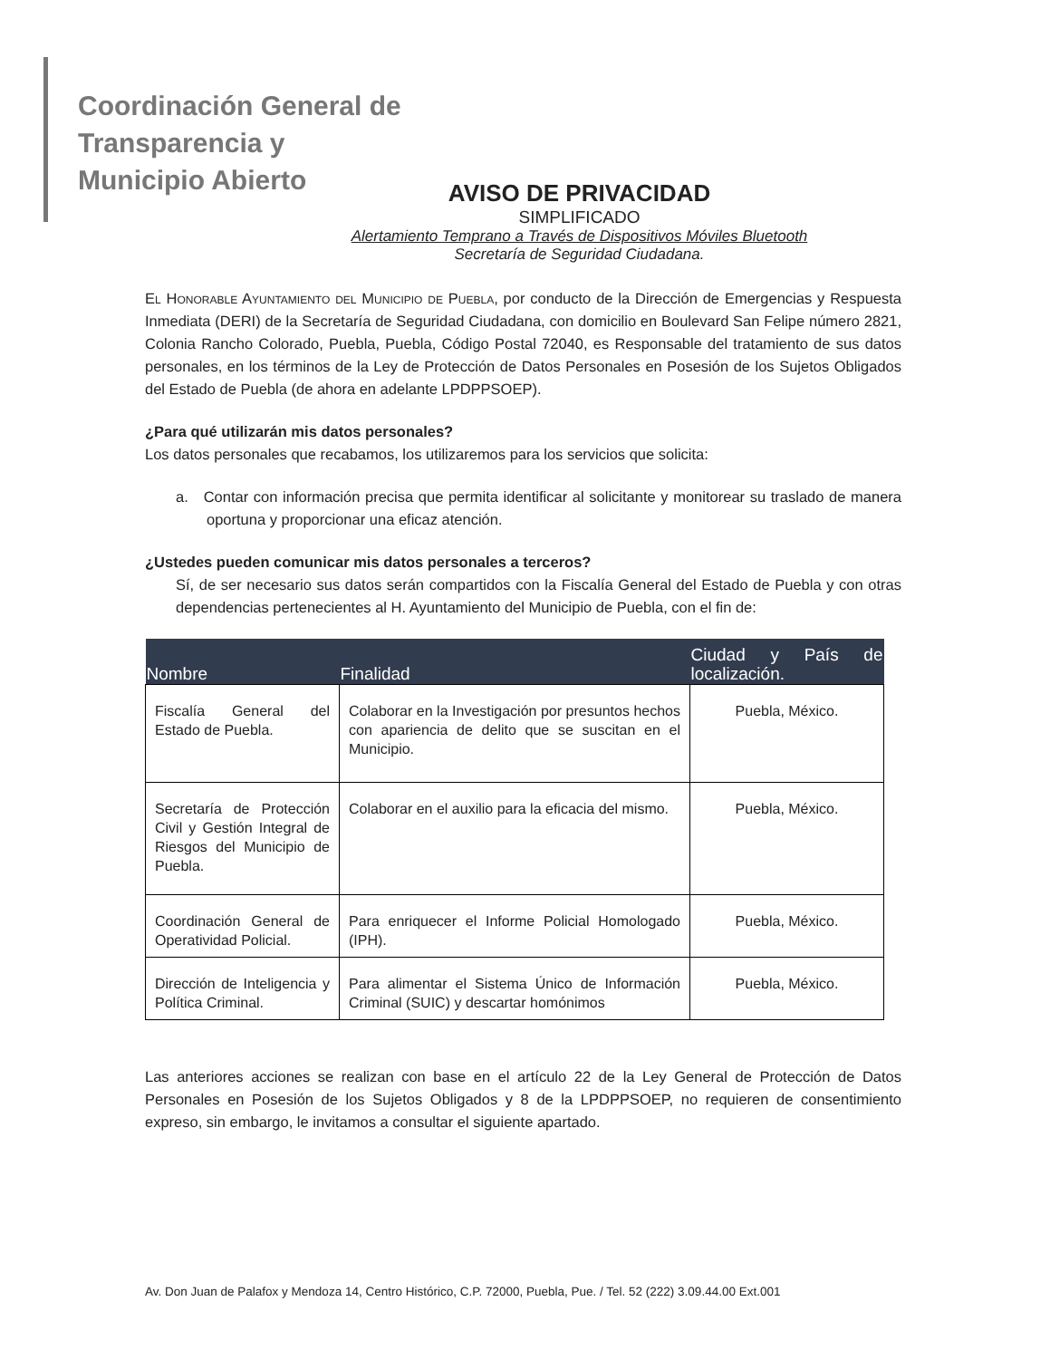Coordinación General de
Transparencia y
Municipio Abierto
AVISO DE PRIVACIDAD
SIMPLIFICADO
Alertamiento Temprano a Través de Dispositivos Móviles Bluetooth
Secretaría de Seguridad Ciudadana.
El Honorable Ayuntamiento del Municipio de Puebla, por conducto de la Dirección de Emergencias y Respuesta Inmediata (DERI) de la Secretaría de Seguridad Ciudadana, con domicilio en Boulevard San Felipe número 2821, Colonia Rancho Colorado, Puebla, Puebla, Código Postal 72040, es Responsable del tratamiento de sus datos personales, en los términos de la Ley de Protección de Datos Personales en Posesión de los Sujetos Obligados del Estado de Puebla (de ahora en adelante LPDPPSOEP).
¿Para qué utilizarán mis datos personales?
Los datos personales que recabamos, los utilizaremos para los servicios que solicita:
a. Contar con información precisa que permita identificar al solicitante y monitorear su traslado de manera oportuna y proporcionar una eficaz atención.
¿Ustedes pueden comunicar mis datos personales a terceros?
Sí, de ser necesario sus datos serán compartidos con la Fiscalía General del Estado de Puebla y con otras dependencias pertenecientes al H. Ayuntamiento del Municipio de Puebla, con el fin de:
| Nombre | Finalidad | Ciudad y País de localización. |
| --- | --- | --- |
| Fiscalía General del Estado de Puebla. | Colaborar en la Investigación por presuntos hechos con apariencia de delito que se suscitan en el Municipio. | Puebla, México. |
| Secretaría de Protección Civil y Gestión Integral de Riesgos del Municipio de Puebla. | Colaborar en el auxilio para la eficacia del mismo. | Puebla, México. |
| Coordinación General de Operatividad Policial. | Para enriquecer el Informe Policial Homologado (IPH). | Puebla, México. |
| Dirección de Inteligencia y Política Criminal. | Para alimentar el Sistema Único de Información Criminal (SUIC) y descartar homónimos | Puebla, México. |
Las anteriores acciones se realizan con base en el artículo 22 de la Ley General de Protección de Datos Personales en Posesión de los Sujetos Obligados y 8 de la LPDPPSOEP, no requieren de consentimiento expreso, sin embargo, le invitamos a consultar el siguiente apartado.
Av. Don Juan de Palafox y Mendoza 14, Centro Histórico, C.P. 72000, Puebla, Pue. / Tel. 52 (222) 3.09.44.00 Ext.001